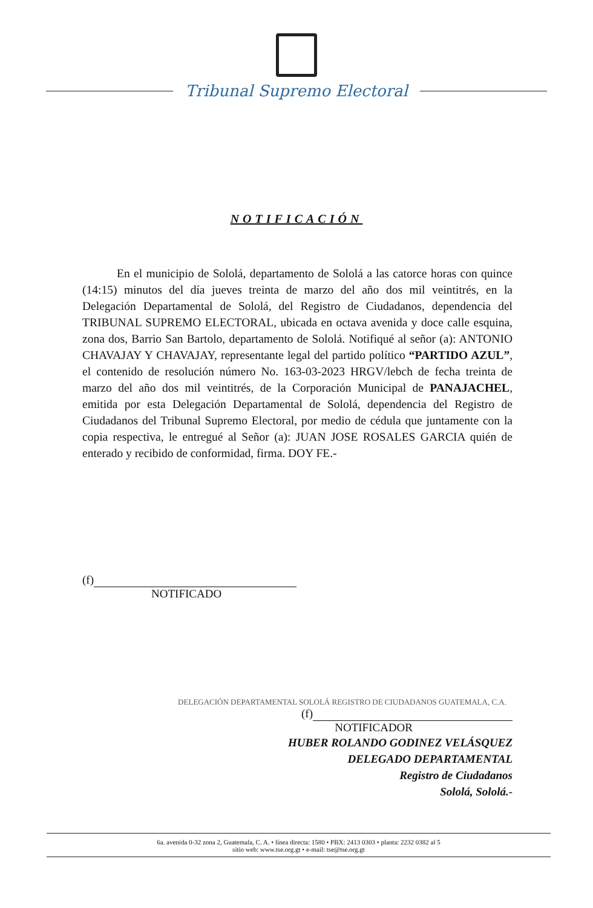Tribunal Supremo Electoral
NOTIFICACIÓN
En el municipio de Sololá, departamento de Sololá a las catorce horas con quince (14:15) minutos del día jueves treinta de marzo del año dos mil veintitrés, en la Delegación Departamental de Sololá, del Registro de Ciudadanos, dependencia del TRIBUNAL SUPREMO ELECTORAL, ubicada en octava avenida y doce calle esquina, zona dos, Barrio San Bartolo, departamento de Sololá. Notifiqué al señor (a): ANTONIO CHAVAJAY Y CHAVAJAY, representante legal del partido político “PARTIDO AZUL”, el contenido de resolución número No. 163-03-2023 HRGV/lebch de fecha treinta de marzo del año dos mil veintitrés, de la Corporación Municipal de PANAJACHEL, emitida por esta Delegación Departamental de Sololá, dependencia del Registro de Ciudadanos del Tribunal Supremo Electoral, por medio de cédula que juntamente con la copia respectiva, le entregué al Señor (a): JUAN JOSE ROSALES GARCIA quién de enterado y recibido de conformidad, firma. DOY FE.-
(f)
NOTIFICADO
DELEGACIÓN DEPARTAMENTAL SOLOLÁ REGISTRO DE CIUDADANOS GUATEMALA, C.A.
(f)
NOTIFICADOR
HUBER ROLANDO GODINEZ VELÁSQUEZ
DELEGADO DEPARTAMENTAL
Registro de Ciudadanos
Sololá, Sololá.-
6a. avenida 0-32 zona 2, Guatemala, C. A. • línea directa: 1580 • PBX: 2413 0303 • planta: 2232 0382 al 5
sitio web: www.tse.org.gt • e-mail: tse@tse.org.gt